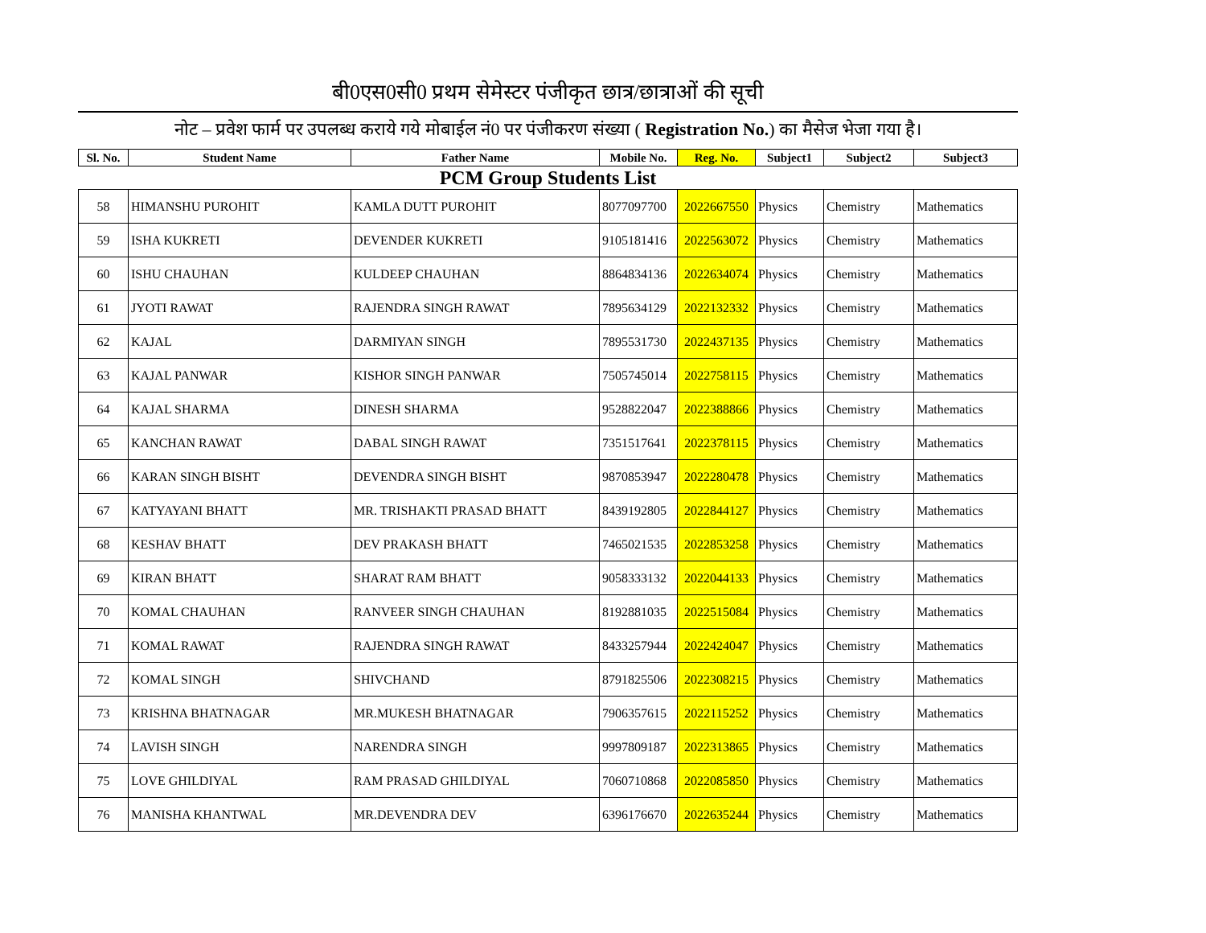बी0एस0सी0 प्रथम सेमेस्टर पंजीकृत छात्र/छात्राओं की सूची
नोट – प्रवेश फार्म पर उपलब्ध कराये गये मोबाईल नं0 पर पंजीकरण संख्या ( Registration No.) का मैसेज भेजा गया है।
| Sl. No. | Student Name | Father Name | Mobile No. | Reg. No. | Subject1 | Subject2 | Subject3 |
| --- | --- | --- | --- | --- | --- | --- | --- |
| PCM Group Students List | | | | | | | |
| 58 | HIMANSHU PUROHIT | KAMLA DUTT PUROHIT | 8077097700 | 2022667550 | Physics | Chemistry | Mathematics |
| 59 | ISHA KUKRETI | DEVENDER KUKRETI | 9105181416 | 2022563072 | Physics | Chemistry | Mathematics |
| 60 | ISHU CHAUHAN | KULDEEP CHAUHAN | 8864834136 | 2022634074 | Physics | Chemistry | Mathematics |
| 61 | JYOTI RAWAT | RAJENDRA SINGH RAWAT | 7895634129 | 2022132332 | Physics | Chemistry | Mathematics |
| 62 | KAJAL | DARMIYAN SINGH | 7895531730 | 2022437135 | Physics | Chemistry | Mathematics |
| 63 | KAJAL PANWAR | KISHOR SINGH PANWAR | 7505745014 | 2022758115 | Physics | Chemistry | Mathematics |
| 64 | KAJAL SHARMA | DINESH SHARMA | 9528822047 | 2022388866 | Physics | Chemistry | Mathematics |
| 65 | KANCHAN RAWAT | DABAL SINGH RAWAT | 7351517641 | 2022378115 | Physics | Chemistry | Mathematics |
| 66 | KARAN SINGH BISHT | DEVENDRA SINGH BISHT | 9870853947 | 2022280478 | Physics | Chemistry | Mathematics |
| 67 | KATYAYANI BHATT | MR. TRISHAKTI PRASAD BHATT | 8439192805 | 2022844127 | Physics | Chemistry | Mathematics |
| 68 | KESHAV BHATT | DEV PRAKASH BHATT | 7465021535 | 2022853258 | Physics | Chemistry | Mathematics |
| 69 | KIRAN BHATT | SHARAT RAM BHATT | 9058333132 | 2022044133 | Physics | Chemistry | Mathematics |
| 70 | KOMAL CHAUHAN | RANVEER SINGH CHAUHAN | 8192881035 | 2022515084 | Physics | Chemistry | Mathematics |
| 71 | KOMAL RAWAT | RAJENDRA SINGH RAWAT | 8433257944 | 2022424047 | Physics | Chemistry | Mathematics |
| 72 | KOMAL SINGH | SHIVCHAND | 8791825506 | 2022308215 | Physics | Chemistry | Mathematics |
| 73 | KRISHNA BHATNAGAR | MR.MUKESH BHATNAGAR | 7906357615 | 2022115252 | Physics | Chemistry | Mathematics |
| 74 | LAVISH SINGH | NARENDRA SINGH | 9997809187 | 2022313865 | Physics | Chemistry | Mathematics |
| 75 | LOVE GHILDIYAL | RAM PRASAD GHILDIYAL | 7060710868 | 2022085850 | Physics | Chemistry | Mathematics |
| 76 | MANISHA KHANTWAL | MR.DEVENDRA DEV | 6396176670 | 2022635244 | Physics | Chemistry | Mathematics |